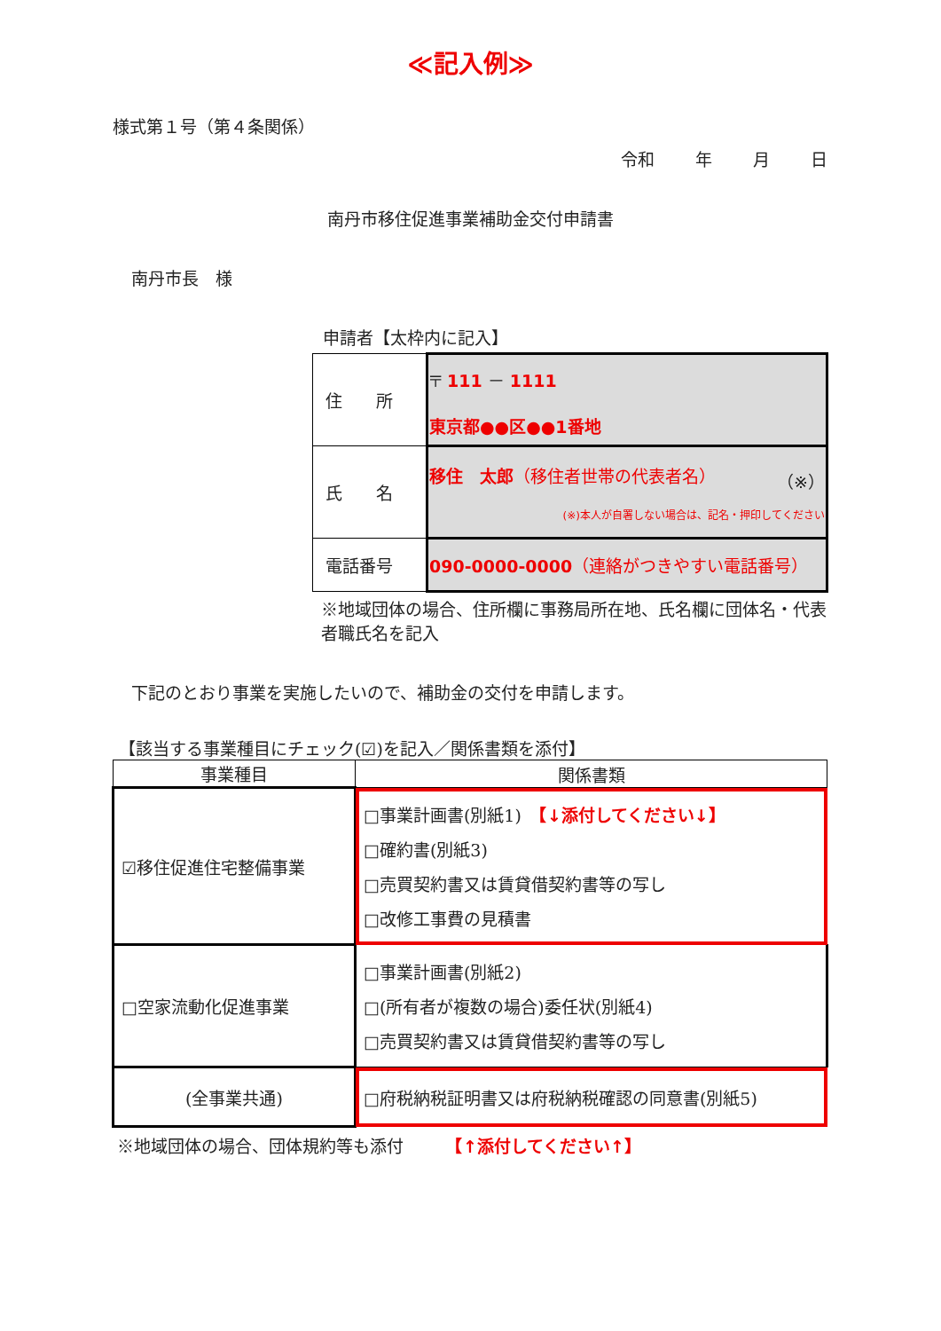≪記入例≫
様式第１号（第４条関係）
令和 年 月 日
南丹市移住促進事業補助金交付申請書
南丹市長　様
申請者【太枠内に記入】
| 住 所 | 〒 111 － 1111 東京都●●区●●1番地 |
| 氏 名 | 移住 太郎 （移住者世帯の代表者名） （※） (※)本人が自署しない場合は、記名・押印してください |
| 電話番号 | 090-0000-0000 （連絡がつきやすい電話番号） |
※地域団体の場合、住所欄に事務局所在地、氏名欄に団体名・代表者職氏名を記入
下記のとおり事業を実施したいので、補助金の交付を申請します。
【該当する事業種目にチェック(☑)を記入／関係書類を添付】
| 事業種目 | 関係書類 |
| --- | --- |
| ☑移住促進住宅整備事業 | □事業計画書(別紙1) 【↓添付してください↓】 □確約書(別紙3) □売買契約書又は賃貸借契約書等の写し □改修工事費の見積書 |
| □空家流動化促進事業 | □事業計画書(別紙2) □(所有者が複数の場合)委任状(別紙4) □売買契約書又は賃貸借契約書等の写し |
| (全事業共通) | □府税納税証明書又は府税納税確認の同意書(別紙5) |
※地域団体の場合、団体規約等も添付　　　【↑添付してください↑】